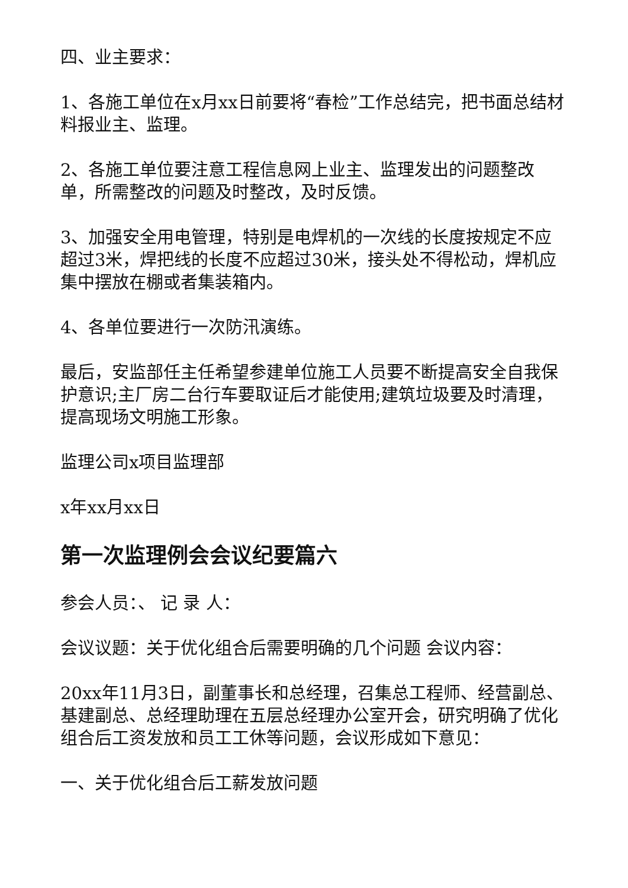四、业主要求：
1、各施工单位在x月xx日前要将“春检”工作总结完，把书面总结材料报业主、监理。
2、各施工单位要注意工程信息网上业主、监理发出的问题整改单，所需整改的问题及时整改，及时反馈。
3、加强安全用电管理，特别是电焊机的一次线的长度按规定不应超过3米，焊把线的长度不应超过30米，接头处不得松动，焊机应集中摆放在棚或者集装箱内。
4、各单位要进行一次防汛演练。
最后，安监部任主任希望参建单位施工人员要不断提高安全自我保护意识;主厂房二台行车要取证后才能使用;建筑垃圾要及时清理，提高现场文明施工形象。
监理公司x项目监理部
x年xx月xx日
第一次监理例会会议纪要篇六
参会人员：、 记 录 人：
会议议题：关于优化组合后需要明确的几个问题 会议内容：
20xx年11月3日，副董事长和总经理，召集总工程师、经营副总、基建副总、总经理助理在五层总经理办公室开会，研究明确了优化组合后工资发放和员工工休等问题，会议形成如下意见：
一、关于优化组合后工薪发放问题